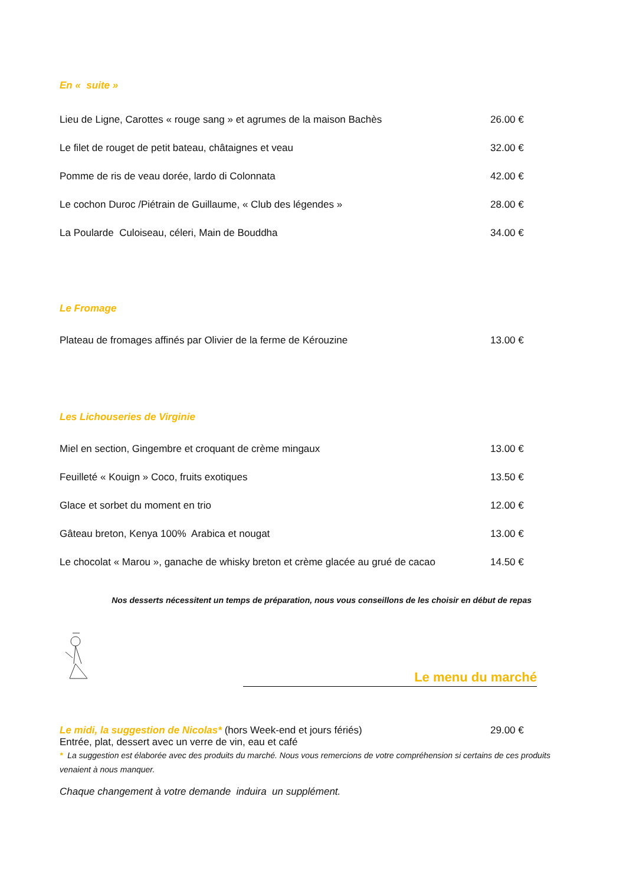En « suite »
Lieu de Ligne, Carottes « rouge sang » et agrumes de la maison Bachès 26.00 €
Le filet de rouget de petit bateau, châtaignes et veau 32.00 €
Pomme de ris de veau dorée, lardo di Colonnata 42.00 €
Le cochon Duroc /Piétrain de Guillaume, « Club des légendes » 28.00 €
La Poularde Culoiseau, céleri, Main de Bouddha 34.00 €
Le Fromage
Plateau de fromages affinés par Olivier de la ferme de Kérouzine 13.00 €
Les Lichouseries de Virginie
Miel en section, Gingembre et croquant de crème mingaux 13.00 €
Feuilleté « Kouign » Coco, fruits exotiques 13.50 €
Glace et sorbet du moment en trio 12.00 €
Gâteau breton, Kenya 100% Arabica et nougat 13.00 €
Le chocolat « Marou », ganache de whisky breton et crème glacée au grué de cacao 14.50 €
Nos desserts nécessitent un temps de préparation, nous vous conseillons de les choisir en début de repas
Le menu du marché
Le midi, la suggestion de Nicolas* (hors Week-end et jours fériés) 29.00 €
Entrée, plat, dessert avec un verre de vin, eau et café
* La suggestion est élaborée avec des produits du marché. Nous vous remercions de votre compréhension si certains de ces produits venaient à nous manquer.
Chaque changement à votre demande induira un supplément.